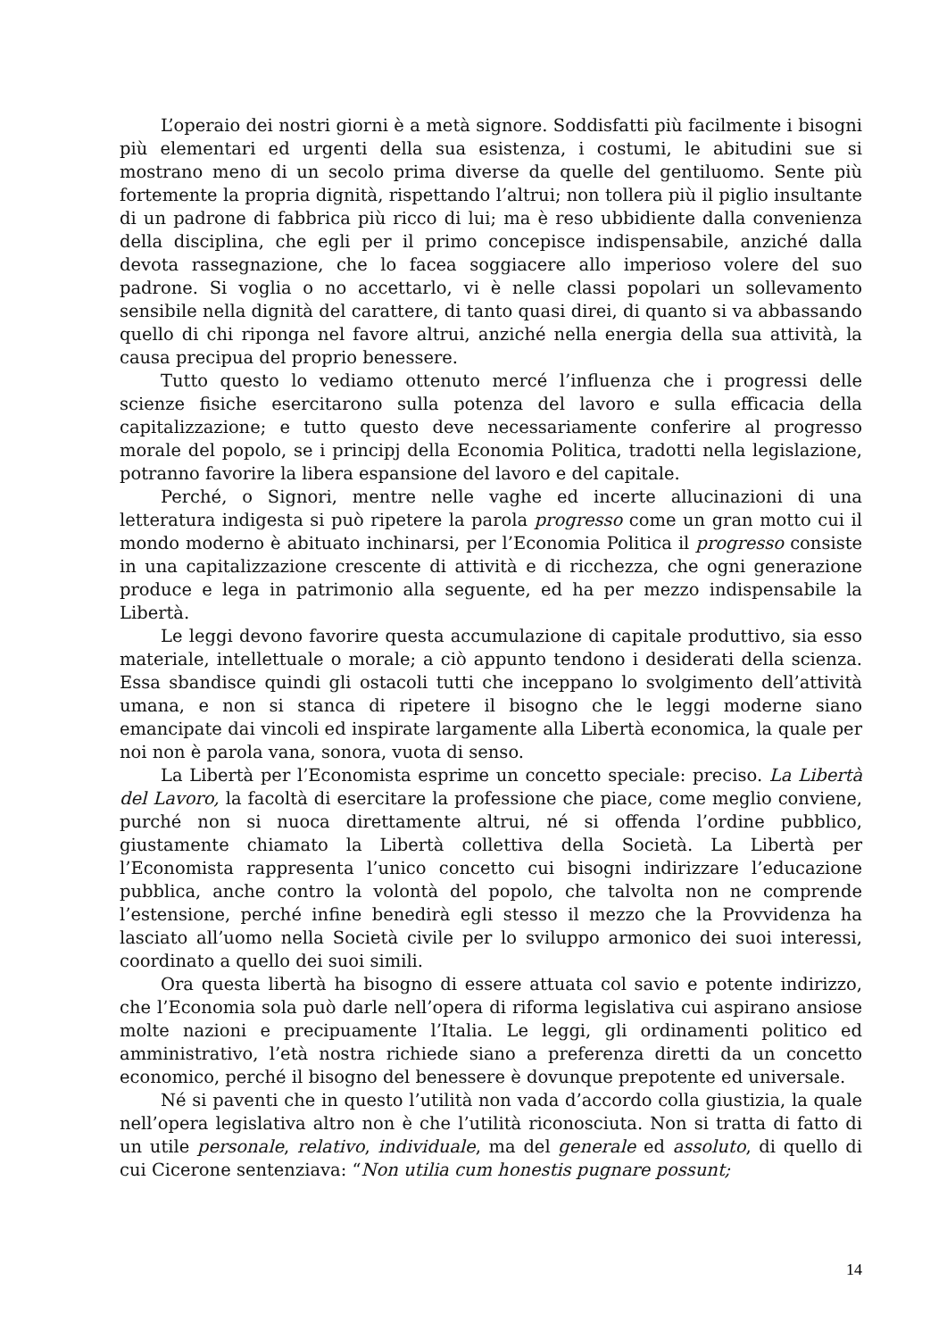L’operaio dei nostri giorni è a metà signore. Soddisfatti più facilmente i bisogni più elementari ed urgenti della sua esistenza, i costumi, le abitudini sue si mostrano meno di un secolo prima diverse da quelle del gentiluomo. Sente più fortemente la propria dignità, rispettando l’altrui; non tollera più il piglio insultante di un padrone di fabbrica più ricco di lui; ma è reso ubbidiente dalla convenienza della disciplina, che egli per il primo concepisce indispensabile, anziché dalla devota rassegnazione, che lo facea soggiacere allo imperioso volere del suo padrone. Si voglia o no accettarlo, vi è nelle classi popolari un sollevamento sensibile nella dignità del carattere, di tanto quasi direi, di quanto si va abbassando quello di chi riponga nel favore altrui, anziché nella energia della sua attività, la causa precipua del proprio benessere.
Tutto questo lo vediamo ottenuto mercé l’influenza che i progressi delle scienze fisiche esercitarono sulla potenza del lavoro e sulla efficacia della capitalizzazione; e tutto questo deve necessariamente conferire al progresso morale del popolo, se i principj della Economia Politica, tradotti nella legislazione, potranno favorire la libera espansione del lavoro e del capitale.
Perché, o Signori, mentre nelle vaghe ed incerte allucinazioni di una letteratura indigesta si può ripetere la parola progresso come un gran motto cui il mondo moderno è abituato inchinarsi, per l’Economia Politica il progresso consiste in una capitalizzazione crescente di attività e di ricchezza, che ogni generazione produce e lega in patrimonio alla seguente, ed ha per mezzo indispensabile la Libertà.
Le leggi devono favorire questa accumulazione di capitale produttivo, sia esso materiale, intellettuale o morale; a ciò appunto tendono i desiderati della scienza. Essa sbandisce quindi gli ostacoli tutti che inceppano lo svolgimento dell’attività umana, e non si stanca di ripetere il bisogno che le leggi moderne siano emancipate dai vincoli ed inspirate largamente alla Libertà economica, la quale per noi non è parola vana, sonora, vuota di senso.
La Libertà per l’Economista esprime un concetto speciale: preciso. La Libertà del Lavoro, la facoltà di esercitare la professione che piace, come meglio conviene, purché non si nuoca direttamente altrui, né si offenda l’ordine pubblico, giustamente chiamato la Libertà collettiva della Società. La Libertà per l’Economista rappresenta l’unico concetto cui bisogni indirizzare l’educazione pubblica, anche contro la volontà del popolo, che talvolta non ne comprende l’estensione, perché infine benedirà egli stesso il mezzo che la Provvidenza ha lasciato all’uomo nella Società civile per lo sviluppo armonico dei suoi interessi, coordinato a quello dei suoi simili.
Ora questa libertà ha bisogno di essere attuata col savio e potente indirizzo, che l’Economia sola può darle nell’opera di riforma legislativa cui aspirano ansiose molte nazioni e precipuamente l’Italia. Le leggi, gli ordinamenti politico ed amministrativo, l’età nostra richiede siano a preferenza diretti da un concetto economico, perché il bisogno del benessere è dovunque prepotente ed universale.
Né si paventi che in questo l’utilità non vada d’accordo colla giustizia, la quale nell’opera legislativa altro non è che l’utilità riconosciuta. Non si tratta di fatto di un utile personale, relativo, individuale, ma del generale ed assoluto, di quello di cui Cicerone sentenziava: “Non utilia cum honestis pugnare possunt;
14